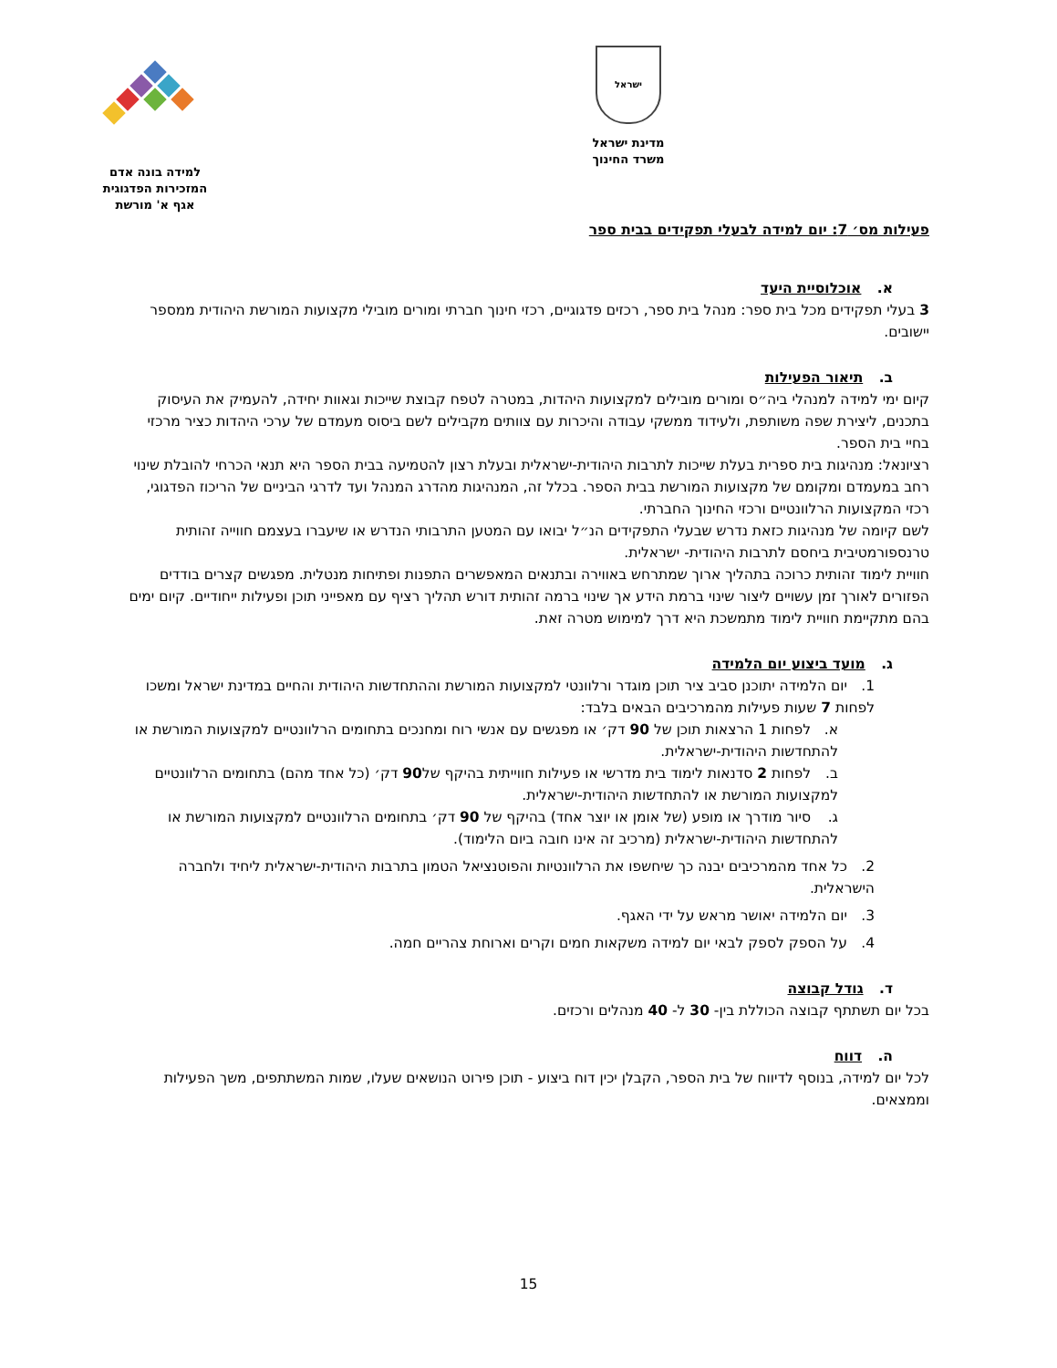ישראל
מדינת ישראל
משרד החינוך
למידה בונה אדם
המזכירות הפדגוגית
אגף א' מורשת
פעילות מס׳ 7: יום למידה לבעלי תפקידים בבית ספר
א. אוכלוסיית היעד
3 בעלי תפקידים מכל בית ספר: מנהל בית ספר, רכזים פדגוגיים, רכזי חינוך חברתי ומורים מובילי מקצועות המורשת היהודית ממספר יישובים.
ב. תיאור הפעילות
קיום ימי למידה למנהלי ביה״ס ומורים מובילים למקצועות היהדות, במטרה לטפח קבוצת שייכות וגאוות יחידה, להעמיק את העיסוק בתכנים, ליצירת שפה משותפת, ולעידוד ממשקי עבודה והיכרות עם צוותים מקבילים לשם ביסוס מעמדם של ערכי היהדות כציר מרכזי בחיי בית הספר.
רציונאל: מנהיגות בית ספרית בעלת שייכות לתרבות היהודית-ישראלית ובעלת רצון להטמיעה בבית הספר היא תנאי הכרחי להובלת שינוי רחב במעמדם ומקומם של מקצועות המורשת בבית הספר. בכלל זה, המנהיגות מהדרג המנהל ועד לדרגי הביניים של הריכוז הפדגוגי, רכזי המקצועות הרלוונטיים ורכזי החינוך החברתי.
לשם קיומה של מנהיגות כזאת נדרש שבעלי התפקידים הנ״ל יבואו עם המטען התרבותי הנדרש או שיעברו בעצמם חווייה זהותית טרנספורמטיבית ביחסם לתרבות היהודית- ישראלית.
חוויית לימוד זהותית כרוכה בתהליך ארוך שמתרחש באווירה ובתנאים המאפשרים התפנות ופתיחות מנטלית. מפגשים קצרים בודדים הפזורים לאורך זמן עשויים ליצור שינוי ברמת הידע אך שינוי ברמה זהותית דורש תהליך רציף עם מאפייני תוכן ופעילות ייחודיים. קיום ימים בהם מתקיימת חוויית לימוד מתמשכת היא דרך למימוש מטרה זאת.
ג. מועד ביצוע יום הלמידה
1. יום הלמידה יתוכנן סביב ציר תוכן מוגדר ורלוונטי למקצועות המורשת וההתחדשות היהודית והחיים במדינת ישראל ומשכו לפחות 7 שעות פעילות מהמרכיבים הבאים בלבד:
א. לפחות 1 הרצאות תוכן של 90 דק׳ או מפגשים עם אנשי רוח ומחנכים בתחומים הרלוונטיים למקצועות המורשת או להתחדשות היהודית-ישראלית.
ב. לפחות 2 סדנאות לימוד בית מדרשי או פעילות חווייתית בהיקף של90 דק׳ (כל אחד מהם) בתחומים הרלוונטיים למקצועות המורשת או להתחדשות היהודית-ישראלית.
ג. סיור מודרך או מופע (של אומן או יוצר אחד) בהיקף של 90 דק׳ בתחומים הרלוונטיים למקצועות המורשת או להתחדשות היהודית-ישראלית (מרכיב זה אינו חובה ביום הלימוד).
2. כל אחד מהמרכיבים יבנה כך שיחשפו את הרלוונטיות והפוטנציאל הטמון בתרבות היהודית-ישראלית ליחיד ולחברה הישראלית.
3. יום הלמידה יאושר מראש על ידי האגף.
4. על הספק לספק לבאי יום למידה משקאות חמים וקרים וארוחת צהריים חמה.
ד. גודל קבוצה
בכל יום תשתתף קבוצה הכוללת בין- 30 ל- 40 מנהלים ורכזים.
ה. דווח
לכל יום למידה, בנוסף לדיווח של בית הספר, הקבלן יכין דוח ביצוע - תוכן פירוט הנושאים שעלו, שמות המשתתפים, משך הפעילות וממצאים.
15